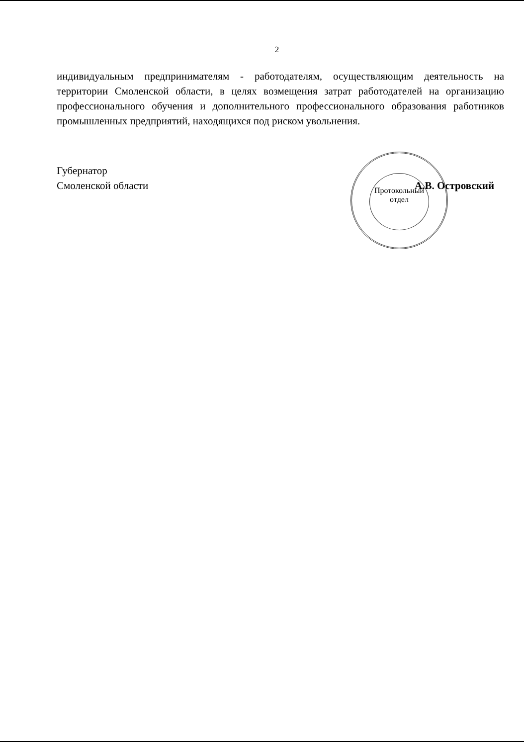2
индивидуальным предпринимателям - работодателям, осуществляющим деятельность на территории Смоленской области, в целях возмещения затрат работодателей на организацию профессионального обучения и дополнительного профессионального образования работников промышленных предприятий, находящихся под риском увольнения.
Губернатор
Смоленской области
А.В. Островский
Протокольный
отдел